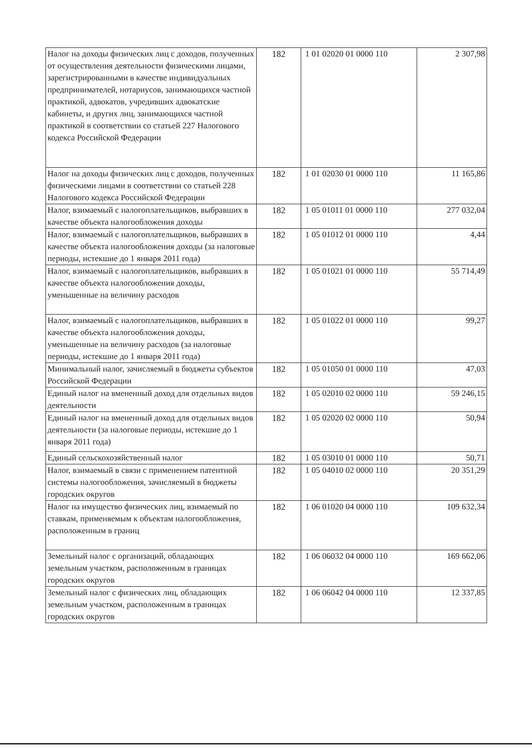| Налог на доходы физических лиц с доходов, полученных от осуществления деятельности физическими лицами, зарегистрированными в качестве индивидуальных предпринимателей, нотариусов, занимающихся частной практикой, адвокатов, учредивших адвокатские кабинеты, и других лиц, занимающихся частной практикой в соответствии со статьей 227 Налогового кодекса Российской Федерации | 182 | 1 01 02020 01 0000 110 | 2 307,98 |
| Налог на доходы физических лиц с доходов, полученных физическими лицами в соответствии со статьей 228 Налогового кодекса Российской Федерации | 182 | 1 01 02030 01 0000 110 | 11 165,86 |
| Налог, взимаемый с налогоплательщиков, выбравших в качестве объекта налогообложения доходы | 182 | 1 05 01011 01 0000 110 | 277 032,04 |
| Налог, взимаемый с налогоплательщиков, выбравших в качестве объекта налогообложения доходы (за налоговые периоды, истекшие до 1 января 2011 года) | 182 | 1 05 01012 01 0000 110 | 4,44 |
| Налог, взимаемый с налогоплательщиков, выбравших в качестве объекта налогообложения доходы, уменьшенные на величину расходов | 182 | 1 05 01021 01 0000 110 | 55 714,49 |
| Налог, взимаемый с налогоплательщиков, выбравших в качестве объекта налогообложения доходы, уменьшенные на величину расходов (за налоговые периоды, истекшие до 1 января 2011 года) | 182 | 1 05 01022 01 0000 110 | 99,27 |
| Минимальный налог, зачисляемый в бюджеты субъектов Российской Федерации | 182 | 1 05 01050 01 0000 110 | 47,03 |
| Единый налог на вмененный доход для отдельных видов деятельности | 182 | 1 05 02010 02 0000 110 | 59 246,15 |
| Единый налог на вмененный доход для отдельных видов деятельности (за налоговые периоды, истекшие до 1 января 2011 года) | 182 | 1 05 02020 02 0000 110 | 50,94 |
| Единый сельскохозяйственный налог | 182 | 1 05 03010 01 0000 110 | 50,71 |
| Налог, взимаемый в связи с применением патентной системы налогообложения, зачисляемый в бюджеты городских округов | 182 | 1 05 04010 02 0000 110 | 20 351,29 |
| Налог на имущество физических лиц, взимаемый по ставкам, применяемым к объектам налогообложения, расположенным в границ | 182 | 1 06 01020 04 0000 110 | 109 632,34 |
| Земельный налог с организаций, обладающих земельным участком, расположенным в границах городских округов | 182 | 1 06 06032 04 0000 110 | 169 662,06 |
| Земельный налог с физических лиц, обладающих земельным участком, расположенным в границах городских округов | 182 | 1 06 06042 04 0000 110 | 12 337,85 |